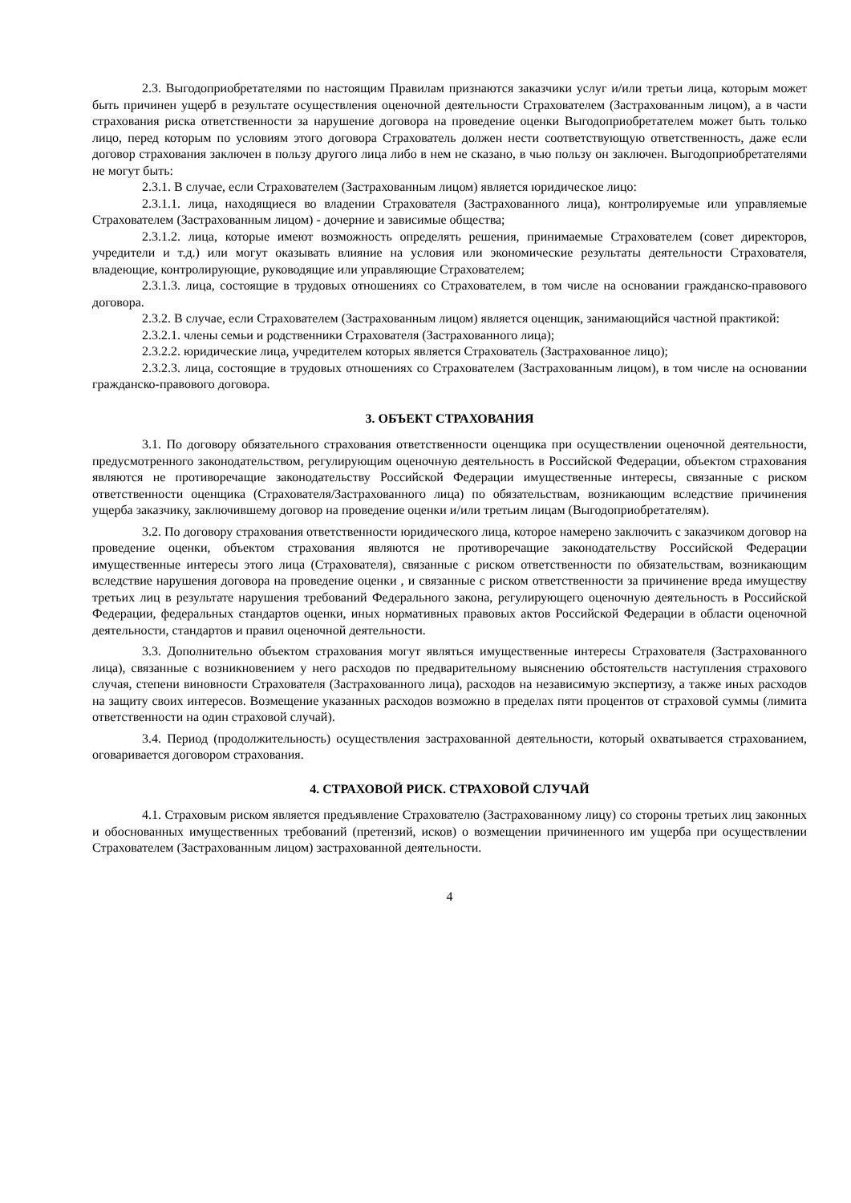2.3. Выгодоприобретателями по настоящим Правилам признаются заказчики услуг и/или третьи лица, которым может быть причинен ущерб в результате осуществления оценочной деятельности Страхователем (Застрахованным лицом), а в части страхования риска ответственности за нарушение договора на проведение оценки Выгодоприобретателем может быть только лицо, перед которым по условиям этого договора Страхователь должен нести соответствующую ответственность, даже если договор страхования заключен в пользу другого лица либо в нем не сказано, в чью пользу он заключен. Выгодоприобретателями не могут быть:
2.3.1. В случае, если Страхователем (Застрахованным лицом) является юридическое лицо:
2.3.1.1. лица, находящиеся во владении Страхователя (Застрахованного лица), контролируемые или управляемые Страхователем (Застрахованным лицом) - дочерние и зависимые общества;
2.3.1.2. лица, которые имеют возможность определять решения, принимаемые Страхователем (совет директоров, учредители и т.д.) или могут оказывать влияние на условия или экономические результаты деятельности Страхователя, владеющие, контролирующие, руководящие или управляющие Страхователем;
2.3.1.3. лица, состоящие в трудовых отношениях со Страхователем, в том числе на основании гражданско-правового договора.
2.3.2. В случае, если Страхователем (Застрахованным лицом) является оценщик, занимающийся частной практикой:
2.3.2.1. члены семьи и родственники Страхователя (Застрахованного лица);
2.3.2.2. юридические лица, учредителем которых является Страхователь (Застрахованное лицо);
2.3.2.3. лица, состоящие в трудовых отношениях со Страхователем (Застрахованным лицом), в том числе на основании гражданско-правового договора.
3. ОБЪЕКТ СТРАХОВАНИЯ
3.1. По договору обязательного страхования ответственности оценщика при осуществлении оценочной деятельности, предусмотренного законодательством, регулирующим оценочную деятельность в Российской Федерации, объектом страхования являются не противоречащие законодательству Российской Федерации имущественные интересы, связанные с риском ответственности оценщика (Страхователя/Застрахованного лица) по обязательствам, возникающим вследствие причинения ущерба заказчику, заключившему договор на проведение оценки и/или третьим лицам (Выгодоприобретателям).
3.2. По договору страхования ответственности юридического лица, которое намерено заключить с заказчиком договор на проведение оценки, объектом страхования являются не противоречащие законодательству Российской Федерации имущественные интересы этого лица (Страхователя), связанные с риском ответственности по обязательствам, возникающим вследствие нарушения договора на проведение оценки , и связанные с риском ответственности за причинение вреда имуществу третьих лиц в результате нарушения требований Федерального закона, регулирующего оценочную деятельность в Российской Федерации, федеральных стандартов оценки, иных нормативных правовых актов Российской Федерации в области оценочной деятельности, стандартов и правил оценочной деятельности.
3.3. Дополнительно объектом страхования могут являться имущественные интересы Страхователя (Застрахованного лица), связанные с возникновением у него расходов по предварительному выяснению обстоятельств наступления страхового случая, степени виновности Страхователя (Застрахованного лица), расходов на независимую экспертизу, а также иных расходов на защиту своих интересов. Возмещение указанных расходов возможно в пределах пяти процентов от страховой суммы (лимита ответственности на один страховой случай).
3.4. Период (продолжительность) осуществления застрахованной деятельности, который охватывается страхованием, оговаривается договором страхования.
4. СТРАХОВОЙ РИСК. СТРАХОВОЙ СЛУЧАЙ
4.1. Страховым риском является предъявление Страхователю (Застрахованному лицу) со стороны третьих лиц законных и обоснованных имущественных требований (претензий, исков) о возмещении причиненного им ущерба при осуществлении Страхователем (Застрахованным лицом) застрахованной деятельности.
4